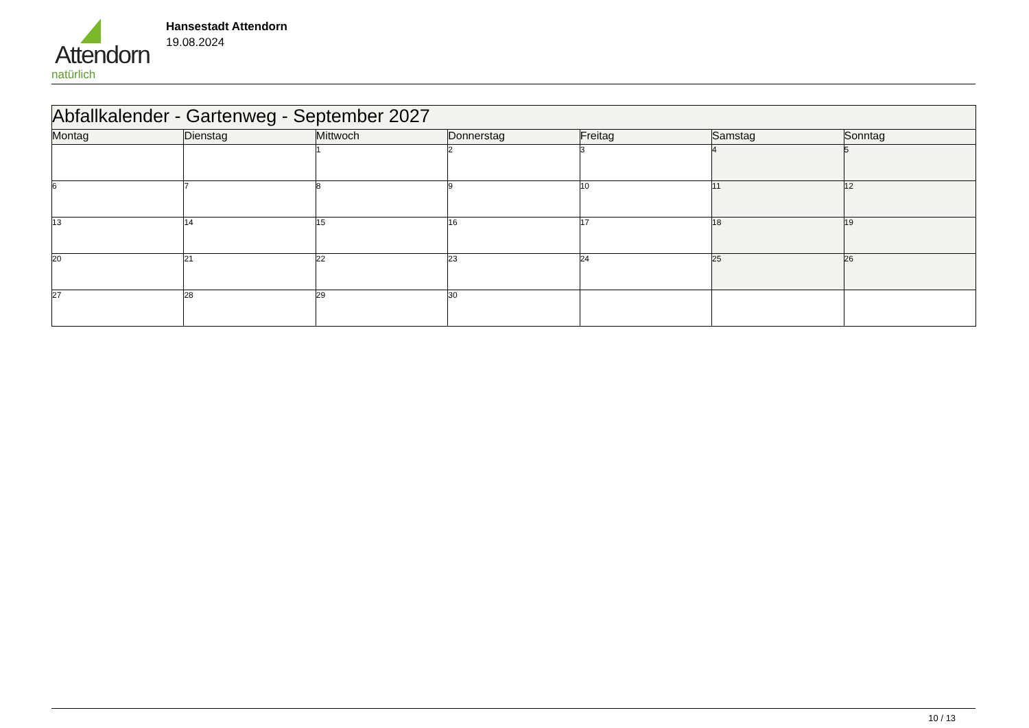Attendorn
natürlich
Hansestadt Attendorn
19.08.2024
| Abfallkalender - Gartenweg - September 2027 | | | | | | |
| --- | --- | --- | --- | --- | --- | --- |
| Montag | Dienstag | Mittwoch | Donnerstag | Freitag | Samstag | Sonntag |
| | | 1 | 2 | 3 | 4 | 5 |
| 6 | 7 | 8 | 9 | 10 | 11 | 12 |
| 13 | 14 | 15 | 16 | 17 | 18 | 19 |
| 20 | 21 | 22 | 23 | 24 | 25 | 26 |
| 27 | 28 | 29 | 30 | | | |
10 / 13